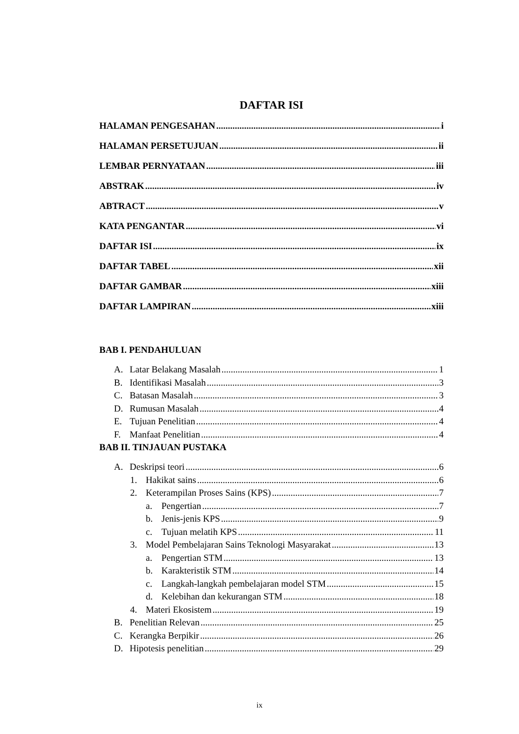DAFTAR ISI
HALAMAN PENGESAHAN i
HALAMAN PERSETUJUAN ii
LEMBAR PERNYATAAN iii
ABSTRAK iv
ABTRACT v
KATA PENGANTAR vi
DAFTAR ISI ix
DAFTAR TABEL xii
DAFTAR GAMBAR xiii
DAFTAR LAMPIRAN xiii
BAB I. PENDAHULUAN
A. Latar Belakang Masalah 1
B. Identifikasi Masalah 3
C. Batasan Masalah 3
D. Rumusan Masalah 4
E. Tujuan Penelitian 4
F. Manfaat Penelitian 4
BAB II. TINJAUAN PUSTAKA
A. Deskripsi teori 6
1. Hakikat sains 6
2. Keterampilan Proses Sains (KPS) 7
a. Pengertian 7
b. Jenis-jenis KPS 9
c. Tujuan melatih KPS 11
3. Model Pembelajaran Sains Teknologi Masyarakat 13
a. Pengertian STM 13
b. Karakteristik STM 14
c. Langkah-langkah pembelajaran model STM 15
d. Kelebihan dan kekurangan STM 18
4. Materi Ekosistem 19
B. Penelitian Relevan 25
C. Kerangka Berpikir 26
D. Hipotesis penelitian 29
ix